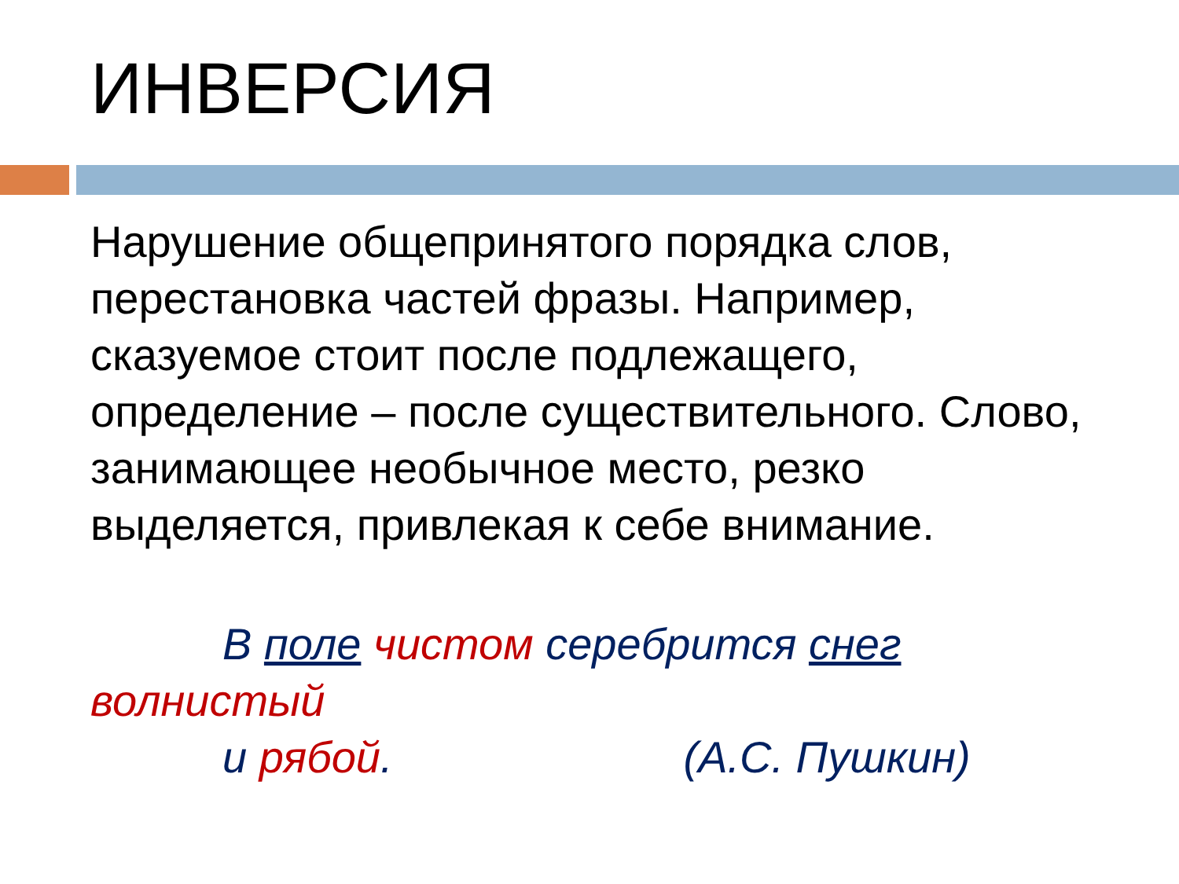ИНВЕРСИЯ
Нарушение общепринятого порядка слов, перестановка частей фразы. Например, сказуемое стоит после подлежащего, определение – после существительного. Слово, занимающее необычное место, резко выделяется, привлекая к себе внимание.
В поле чистом серебрится снег
волнистый
и рябой. (А.С. Пушкин)